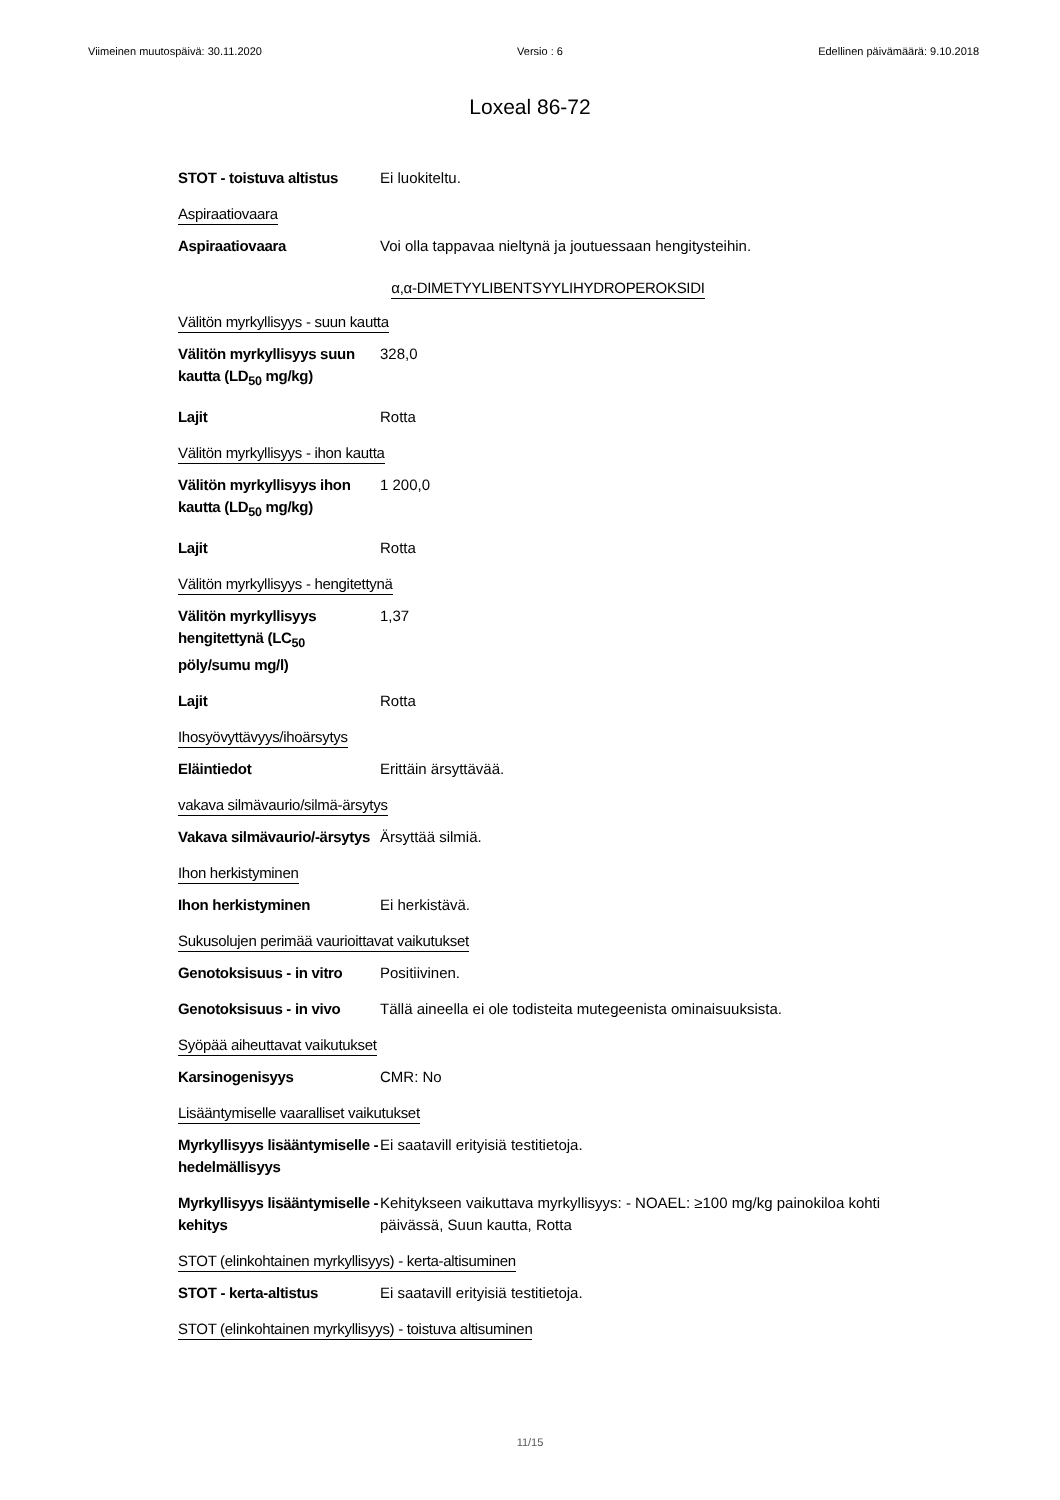Viimeinen muutospäivä: 30.11.2020 Versio : 6 Edellinen päivämäärä: 9.10.2018
Loxeal 86-72
STOT - toistuva altistus
Ei luokiteltu.
Aspiraatiovaara
Aspiraatiovaara Voi olla tappavaa nieltynä ja joutuessaan hengitysteihin.
α,α-DIMETYYLIBENTSYYLIHYDROPEROKSIDI
Välitön myrkyllisyys - suun kautta
Välitön myrkyllisyys suun kautta (LD<sub>50</sub> mg/kg)
328,0
Lajit Rotta
Välitön myrkyllisyys - ihon kautta
Välitön myrkyllisyys ihon kautta (LD<sub>50</sub> mg/kg)
1 200,0
Lajit Rotta
Välitön myrkyllisyys - hengitettynä
Välitön myrkyllisyys hengitettynä (LC<sub>50</sub> pöly/sumu mg/l)
1,37
Lajit Rotta
Ihosyövyttävyys/ihoärsytys
Eläintiedot Erittäin ärsyttävää.
vakava silmävaurio/silmä-ärsytys
Vakava silmävaurio/-ärsytys
Ärsyttää silmiä.
Ihon herkistyminen
Ihon herkistyminen Ei herkistävä.
Sukusolujen perimää vaurioittavat vaikutukset
Genotoksisuus - in vitro
Positiivinen.
Genotoksisuus - in vivo
Tällä aineella ei ole todisteita mutegeenista ominaisuuksista.
Syöpää aiheuttavat vaikutukset
Karsinogenisyys CMR: No
Lisääntymiselle vaaralliset vaikutukset
Myrkyllisyys lisääntymiselle - hedelmällisyys
Ei saatavill erityisiä testitietoja.
Myrkyllisyys lisääntymiselle - kehitys
Kehitykseen vaikuttava myrkyllisyys: - NOAEL: ≥100 mg/kg painokiloa kohti päivässä, Suun kautta, Rotta
STOT (elinkohtainen myrkyllisyys) - kerta-altisuminen
STOT - kerta-altistus Ei saatavill erityisiä testitietoja.
STOT (elinkohtainen myrkyllisyys) - toistuva altisuminen
11/15